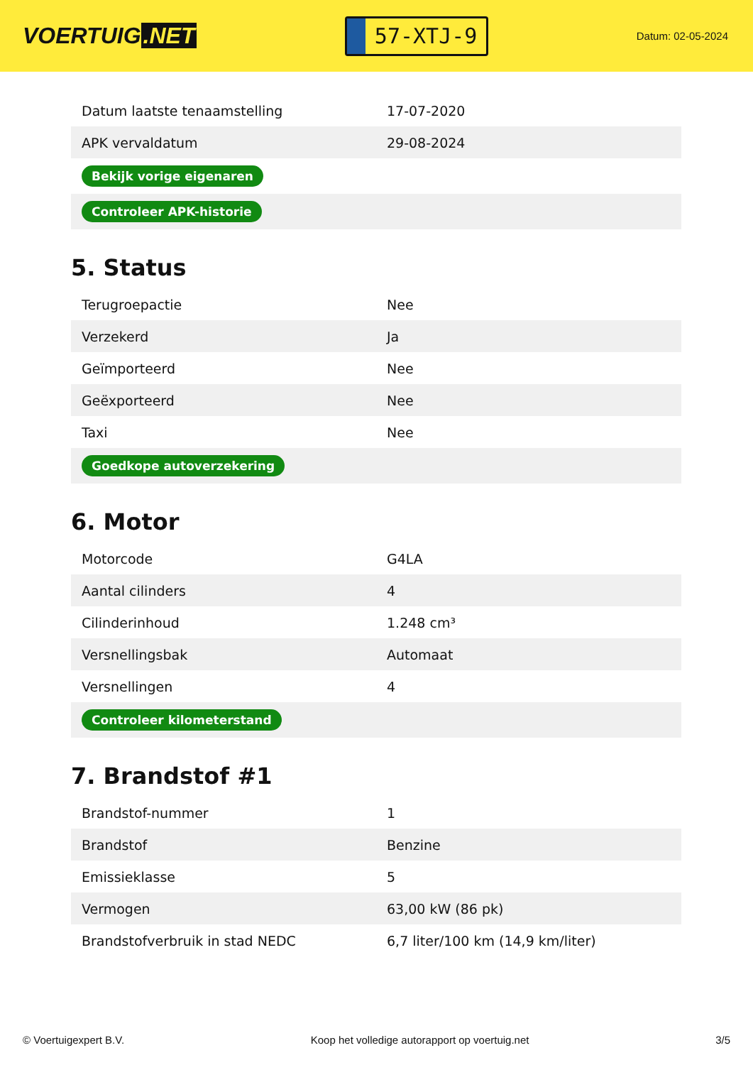VOERTUIG.NET
57-XTJ-9
Datum: 02-05-2024
| Datum laatste tenaamstelling | 17-07-2020 |
| APK vervaldatum | 29-08-2024 |
| Bekijk vorige eigenaren | |
| Controleer APK-historie | |
5. Status
| Terugroepactie | Nee |
| Verzekerd | Ja |
| Geïmporteerd | Nee |
| Geëxporteerd | Nee |
| Taxi | Nee |
| Goedkope autoverzekering | |
6. Motor
| Motorcode | G4LA |
| Aantal cilinders | 4 |
| Cilinderinhoud | 1.248 cm³ |
| Versnellingsbak | Automaat |
| Versnellingen | 4 |
| Controleer kilometerstand | |
7. Brandstof #1
| Brandstof-nummer | 1 |
| Brandstof | Benzine |
| Emissieklasse | 5 |
| Vermogen | 63,00 kW (86 pk) |
| Brandstofverbruik in stad NEDC | 6,7 liter/100 km (14,9 km/liter) |
© Voertuigexpert B.V. Koop het volledige autorapport op voertuig.net 3/5